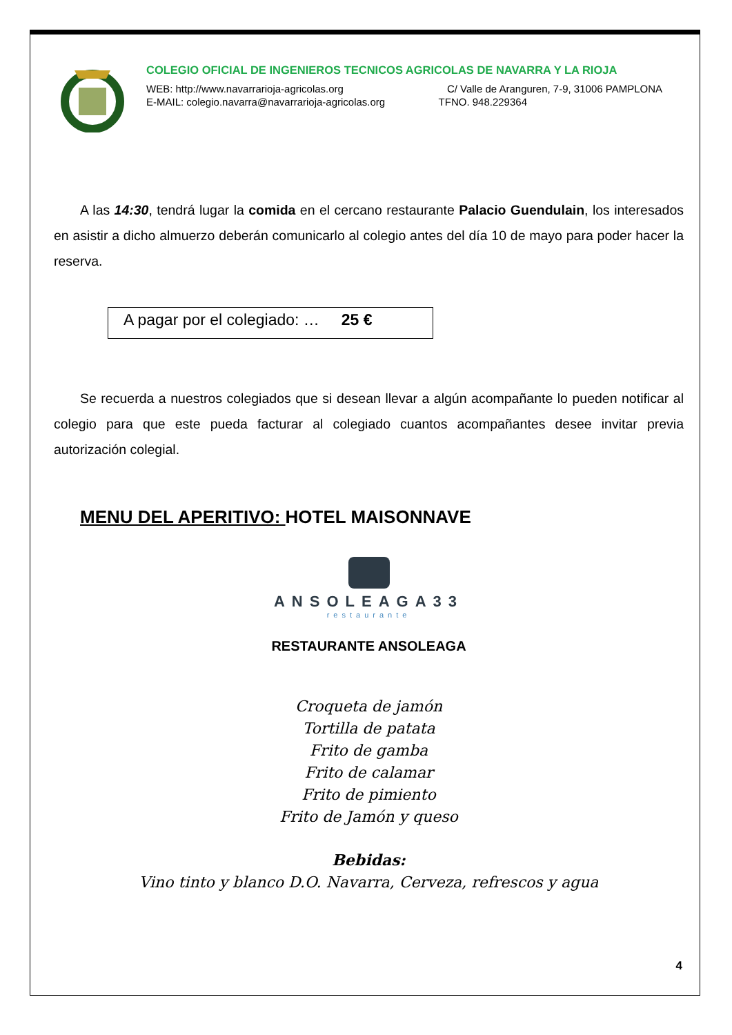COLEGIO OFICIAL DE INGENIEROS TECNICOS AGRICOLAS DE NAVARRA Y LA RIOJA
WEB: http://www.navarrarioja-agricolas.org C/ Valle de Aranguren, 7-9, 31006 PAMPLONA
E-MAIL: colegio.navarra@navarrarioja-agricolas.org TFNO. 948.229364
A las 14:30, tendrá lugar la comida en el cercano restaurante Palacio Guendulain, los interesados en asistir a dicho almuerzo deberán comunicarlo al colegio antes del día 10 de mayo para poder hacer la reserva.
A pagar por el colegiado: … 25 €
Se recuerda a nuestros colegiados que si desean llevar a algún acompañante lo pueden notificar al colegio para que este pueda facturar al colegiado cuantos acompañantes desee invitar previa autorización colegial.
MENU DEL APERITIVO: HOTEL MAISONNAVE
ANSOLEAGA33
restaurante
RESTAURANTE ANSOLEAGA
Croqueta de jamón
Tortilla de patata
Frito de gamba
Frito de calamar
Frito de pimiento
Frito de Jamón y queso
Bebidas:
Vino tinto y blanco D.O. Navarra, Cerveza, refrescos y agua
4